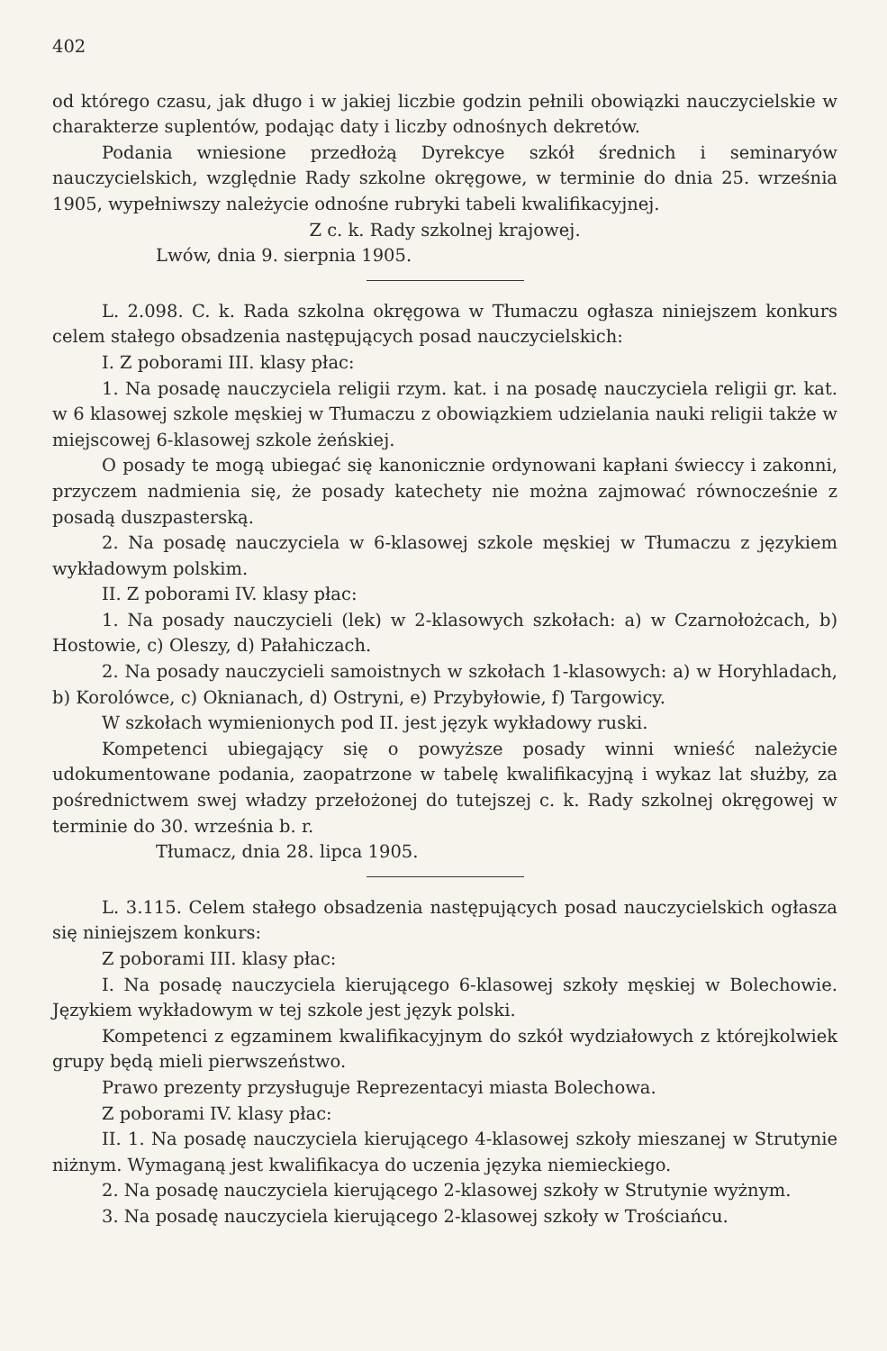402
od którego czasu, jak długo i w jakiej liczbie godzin pełnili obowiązki nauczycielskie w charakterze suplentów, podając daty i liczby odnośnych dekretów.
Podania wniesione przedłożą Dyrekcye szkół średnich i seminaryów nauczycielskich, względnie Rady szkolne okręgowe, w terminie do dnia 25. września 1905, wypełniwszy należycie odnośne rubryki tabeli kwalifikacyjnej.
Z c. k. Rady szkolnej krajowej.
Lwów, dnia 9. sierpnia 1905.
L. 2.098. C. k. Rada szkolna okręgowa w Tłumaczu ogłasza niniejszem konkurs celem stałego obsadzenia następujących posad nauczycielskich:
I. Z poborami III. klasy płac:
1. Na posadę nauczyciela religii rzym. kat. i na posadę nauczyciela religii gr. kat. w 6 klasowej szkole męskiej w Tłumaczu z obowiązkiem udzielania nauki religii także w miejscowej 6-klasowej szkole żeńskiej.
O posady te mogą ubiegać się kanonicznie ordynowani kapłani świeccy i zakonni, przyczem nadmienia się, że posady katechety nie można zajmować równocześnie z posadą duszpasterską.
2. Na posadę nauczyciela w 6-klasowej szkole męskiej w Tłumaczu z językiem wykładowym polskim.
II. Z poborami IV. klasy płac:
1. Na posady nauczycieli (lek) w 2-klasowych szkołach: a) w Czarnołożcach, b) Hostowie, c) Oleszy, d) Pałahiczach.
2. Na posady nauczycieli samoistnych w szkołach 1-klasowych: a) w Horyhladach, b) Korolówce, c) Oknianach, d) Ostryni, e) Przybyłowie, f) Targowicy.
W szkołach wymienionych pod II. jest język wykładowy ruski.
Kompetenci ubiegający się o powyższe posady winni wnieść należycie udokumentowane podania, zaopatrzone w tabelę kwalifikacyjną i wykaz lat służby, za pośrednictwem swej władzy przełożonej do tutejszej c. k. Rady szkolnej okręgowej w terminie do 30. września b. r.
Tłumacz, dnia 28. lipca 1905.
L. 3.115. Celem stałego obsadzenia następujących posad nauczycielskich ogłasza się niniejszem konkurs:
Z poborami III. klasy płac:
I. Na posadę nauczyciela kierującego 6-klasowej szkoły męskiej w Bolechowie. Językiem wykładowym w tej szkole jest język polski.
Kompetenci z egzaminem kwalifikacyjnym do szkół wydziałowych z którejkolwiek grupy będą mieli pierwszeństwo.
Prawo prezenty przysługuje Reprezentacyi miasta Bolechowa.
Z poborami IV. klasy płac:
II. 1. Na posadę nauczyciela kierującego 4-klasowej szkoły mieszanej w Strutynie niżnym. Wymaganą jest kwalifikacya do uczenia języka niemieckiego.
2. Na posadę nauczyciela kierującego 2-klasowej szkoły w Strutynie wyżnym.
3. Na posadę nauczyciela kierującego 2-klasowej szkoły w Trościańcu.